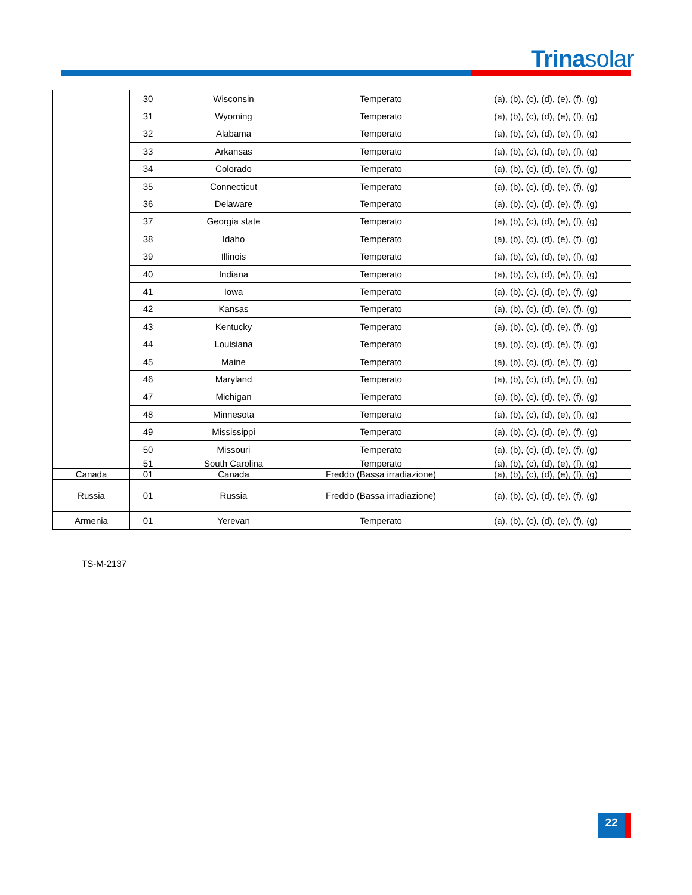Trinasolar
| | 30 | Wisconsin | Temperato | (a), (b), (c), (d), (e), (f), (g) |
| | 31 | Wyoming | Temperato | (a), (b), (c), (d), (e), (f), (g) |
| | 32 | Alabama | Temperato | (a), (b), (c), (d), (e), (f), (g) |
| | 33 | Arkansas | Temperato | (a), (b), (c), (d), (e), (f), (g) |
| | 34 | Colorado | Temperato | (a), (b), (c), (d), (e), (f), (g) |
| | 35 | Connecticut | Temperato | (a), (b), (c), (d), (e), (f), (g) |
| | 36 | Delaware | Temperato | (a), (b), (c), (d), (e), (f), (g) |
| | 37 | Georgia state | Temperato | (a), (b), (c), (d), (e), (f), (g) |
| | 38 | Idaho | Temperato | (a), (b), (c), (d), (e), (f), (g) |
| | 39 | Illinois | Temperato | (a), (b), (c), (d), (e), (f), (g) |
| | 40 | Indiana | Temperato | (a), (b), (c), (d), (e), (f), (g) |
| | 41 | Iowa | Temperato | (a), (b), (c), (d), (e), (f), (g) |
| | 42 | Kansas | Temperato | (a), (b), (c), (d), (e), (f), (g) |
| | 43 | Kentucky | Temperato | (a), (b), (c), (d), (e), (f), (g) |
| | 44 | Louisiana | Temperato | (a), (b), (c), (d), (e), (f), (g) |
| | 45 | Maine | Temperato | (a), (b), (c), (d), (e), (f), (g) |
| | 46 | Maryland | Temperato | (a), (b), (c), (d), (e), (f), (g) |
| | 47 | Michigan | Temperato | (a), (b), (c), (d), (e), (f), (g) |
| | 48 | Minnesota | Temperato | (a), (b), (c), (d), (e), (f), (g) |
| | 49 | Mississippi | Temperato | (a), (b), (c), (d), (e), (f), (g) |
| | 50 | Missouri | Temperato | (a), (b), (c), (d), (e), (f), (g) |
| | 51 | South Carolina | Temperato | (a), (b), (c), (d), (e), (f), (g) |
| Canada | 01 | Canada | Freddo (Bassa irradiazione) | (a), (b), (c), (d), (e), (f), (g) |
| Russia | 01 | Russia | Freddo (Bassa irradiazione) | (a), (b), (c), (d), (e), (f), (g) |
| Armenia | 01 | Yerevan | Temperato | (a), (b), (c), (d), (e), (f), (g) |
TS-M-2137
22